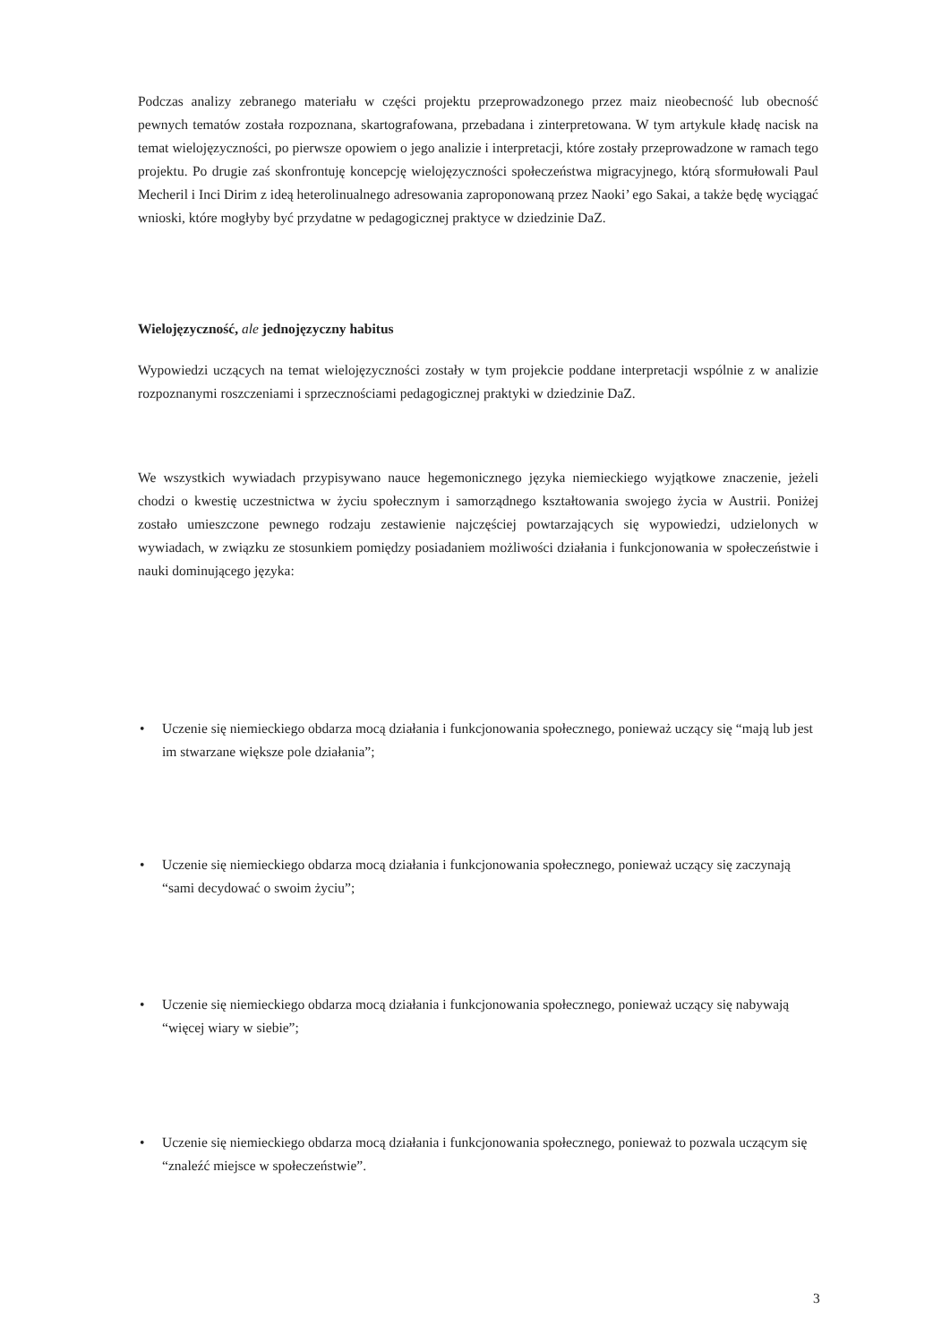Podczas analizy zebranego materiału w części projektu przeprowadzonego przez maiz nieobecność lub obecność pewnych tematów została rozpoznana, skartografowana, przebadana i zinterpretowana. W tym artykule kładę nacisk na temat wielojęzyczności, po pierwsze opowiem o jego analizie i interpretacji, które zostały przeprowadzone w ramach tego projektu. Po drugie zaś skonfrontuję koncepcję wielojęzyczności społeczeństwa migracyjnego, którą sformułowali Paul Mecheril i Inci Dirim z ideą heterolinualnego adresowania zaproponowaną przez Naoki’ ego Sakai, a także będę wyciągać wnioski, które mogłyby być przydatne w pedagogicznej praktyce w dziedzinie DaZ.
Wielojęzyczność, ale jednojęzyczny habitus
Wypowiedzi uczących na temat wielojęzyczności zostały w tym projekcie poddane interpretacji wspólnie z w analizie rozpoznanymi roszczeniami i sprzecznościami pedagogicznej praktyki w dziedzinie DaZ.
We wszystkich wywiadach przypisywano nauce hegemonicznego języka niemieckiego wyjątkowe znaczenie, jeżeli chodzi o kwestię uczestnictwa w życiu społecznym i samorządnego kształtowania swojego życia w Austrii. Poniżej zostało umieszczone pewnego rodzaju zestawienie najczęściej powtarzających się wypowiedzi, udzielonych w wywiadach, w związku ze stosunkiem pomiędzy posiadaniem możliwości działania i funkcjonowania w społeczeństwie i nauki dominującego języka:
• Uczenie się niemieckiego obdarza mocą działania i funkcjonowania społecznego, ponieważ uczący się “mają lub jest im stwarzane większe pole działania”;
• Uczenie się niemieckiego obdarza mocą działania i funkcjonowania społecznego, ponieważ uczący się zaczynają “sami decydować o swoim życiu”;
• Uczenie się niemieckiego obdarza mocą działania i funkcjonowania społecznego, ponieważ uczący się nabywają “więcej wiary w siebie”;
• Uczenie się niemieckiego obdarza mocą działania i funkcjonowania społecznego, ponieważ to pozwala uczącym się “znaleźć miejsce w społeczeństwie”.
3